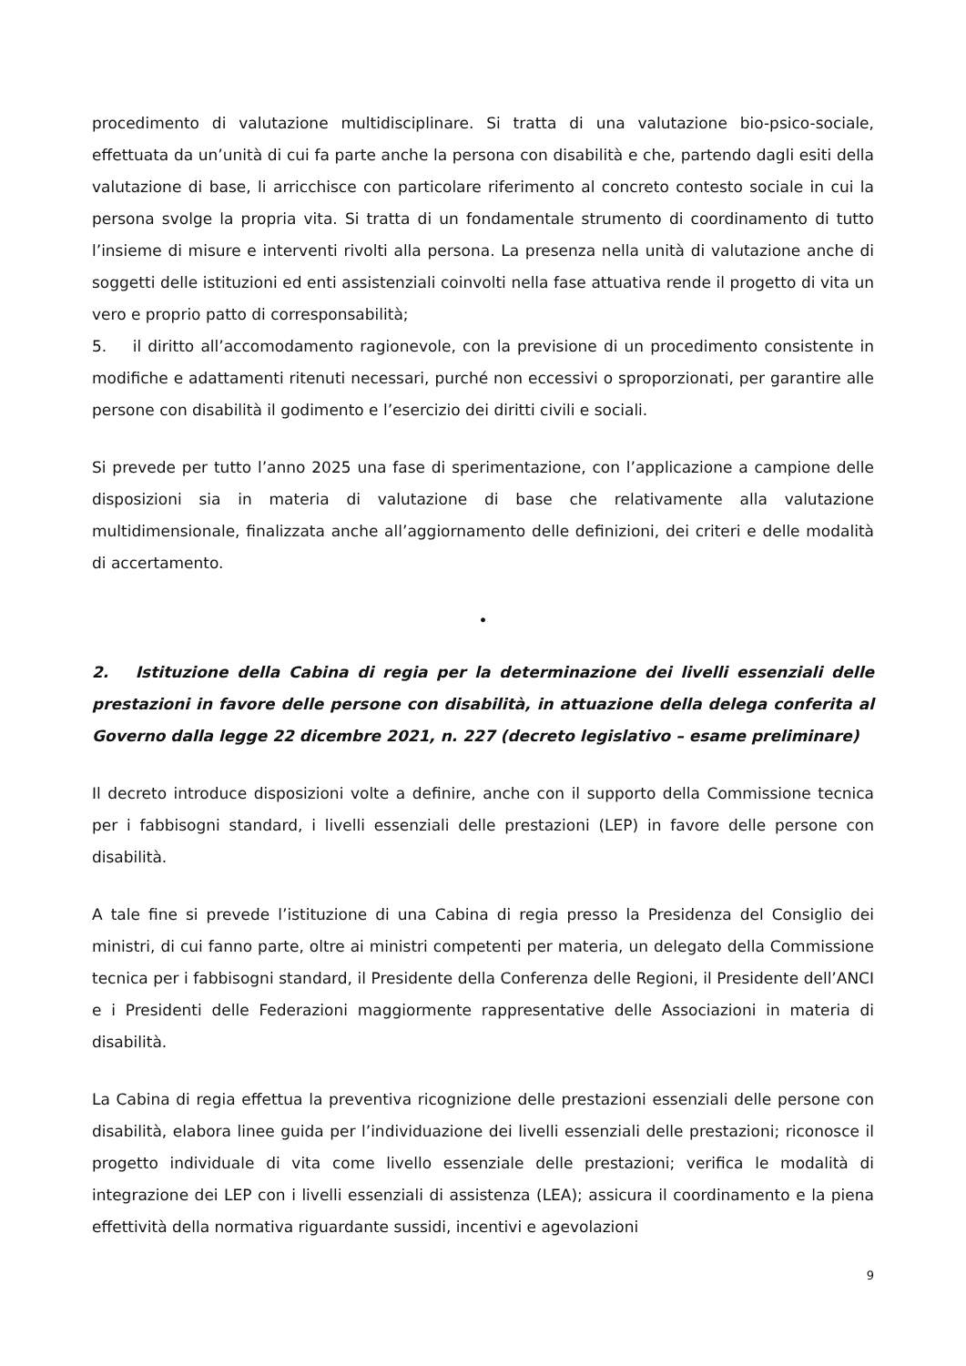procedimento di valutazione multidisciplinare. Si tratta di una valutazione bio-psico-sociale, effettuata da un’unità di cui fa parte anche la persona con disabilità e che, partendo dagli esiti della valutazione di base, li arricchisce con particolare riferimento al concreto contesto sociale in cui la persona svolge la propria vita. Si tratta di un fondamentale strumento di coordinamento di tutto l’insieme di misure e interventi rivolti alla persona. La presenza nella unità di valutazione anche di soggetti delle istituzioni ed enti assistenziali coinvolti nella fase attuativa rende il progetto di vita un vero e proprio patto di corresponsabilità;
5. il diritto all’accomodamento ragionevole, con la previsione di un procedimento consistente in modifiche e adattamenti ritenuti necessari, purché non eccessivi o sproporzionati, per garantire alle persone con disabilità il godimento e l’esercizio dei diritti civili e sociali.
Si prevede per tutto l’anno 2025 una fase di sperimentazione, con l’applicazione a campione delle disposizioni sia in materia di valutazione di base che relativamente alla valutazione multidimensionale, finalizzata anche all’aggiornamento delle definizioni, dei criteri e delle modalità di accertamento.
•
2. Istituzione della Cabina di regia per la determinazione dei livelli essenziali delle prestazioni in favore delle persone con disabilità, in attuazione della delega conferita al Governo dalla legge 22 dicembre 2021, n. 227 (decreto legislativo – esame preliminare)
Il decreto introduce disposizioni volte a definire, anche con il supporto della Commissione tecnica per i fabbisogni standard, i livelli essenziali delle prestazioni (LEP) in favore delle persone con disabilità.
A tale fine si prevede l’istituzione di una Cabina di regia presso la Presidenza del Consiglio dei ministri, di cui fanno parte, oltre ai ministri competenti per materia, un delegato della Commissione tecnica per i fabbisogni standard, il Presidente della Conferenza delle Regioni, il Presidente dell’ANCI e i Presidenti delle Federazioni maggiormente rappresentative delle Associazioni in materia di disabilità.
La Cabina di regia effettua la preventiva ricognizione delle prestazioni essenziali delle persone con disabilità, elabora linee guida per l’individuazione dei livelli essenziali delle prestazioni; riconosce il progetto individuale di vita come livello essenziale delle prestazioni; verifica le modalità di integrazione dei LEP con i livelli essenziali di assistenza (LEA); assicura il coordinamento e la piena effettività della normativa riguardante sussidi, incentivi e agevolazioni
9